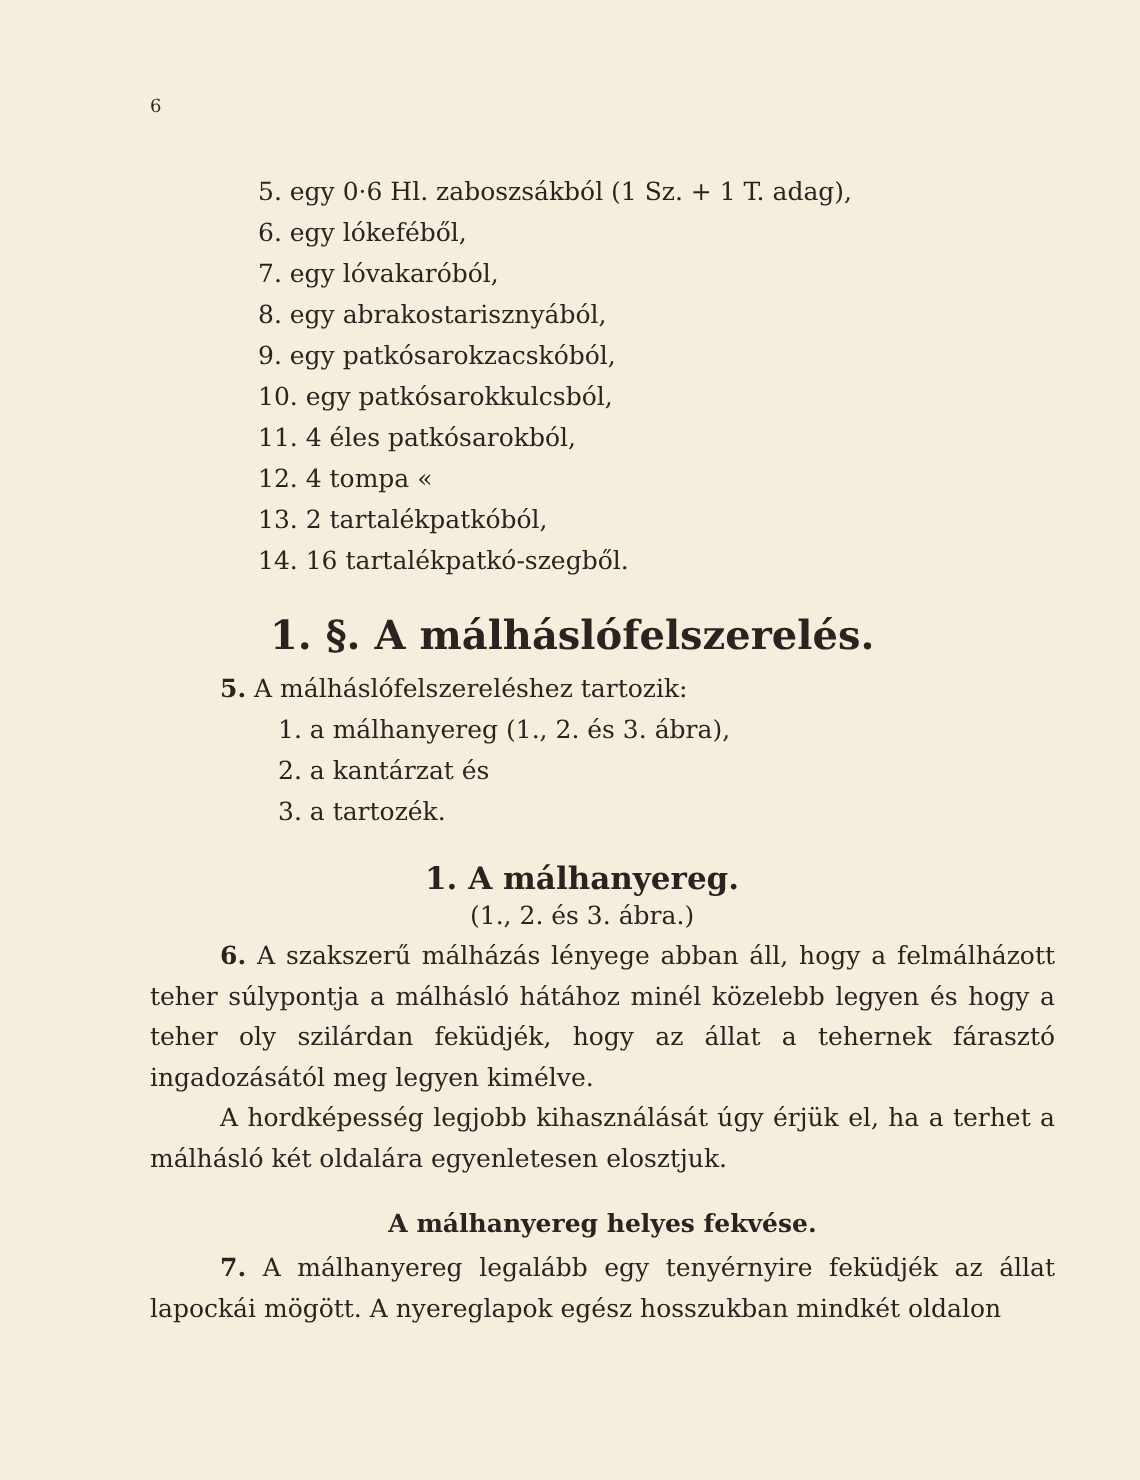6
5. egy 0·6 Hl. zaboszsákból (1 Sz. + 1 T. adag),
6. egy lókeféből,
7. egy lóvakaróból,
8. egy abrakostarisznyából,
9. egy patkósarokzacskóból,
10. egy patkósarokkulcsból,
11. 4 éles patkósarokból,
12. 4 tompa «
13. 2 tartalékpatkóból,
14. 16 tartalékpatkó-szegből.
1. §. A málháslófelszerelés.
5. A málháslófelszereléshez tartozik:
1. a málhanyereg (1., 2. és 3. ábra),
2. a kantárzat és
3. a tartozék.
1. A málhanyereg.
(1., 2. és 3. ábra.)
6. A szakszerű málházás lényege abban áll, hogy a felmálházott teher súlypontja a málhásló hátához minél közelebb legyen és hogy a teher oly szilárdan feküdjék, hogy az állat a tehernek fárasztó ingadozásától meg legyen kimélve.
A hordképesség legjobb kihasználását úgy érjük el, ha a terhet a málhásló két oldalára egyenletesen elosztjuk.
A málhanyereg helyes fekvése.
7. A málhanyereg legalább egy tenyérnyire feküdjék az állat lapockái mögött. A nyereglapok egész hosszukban mindkét oldalon